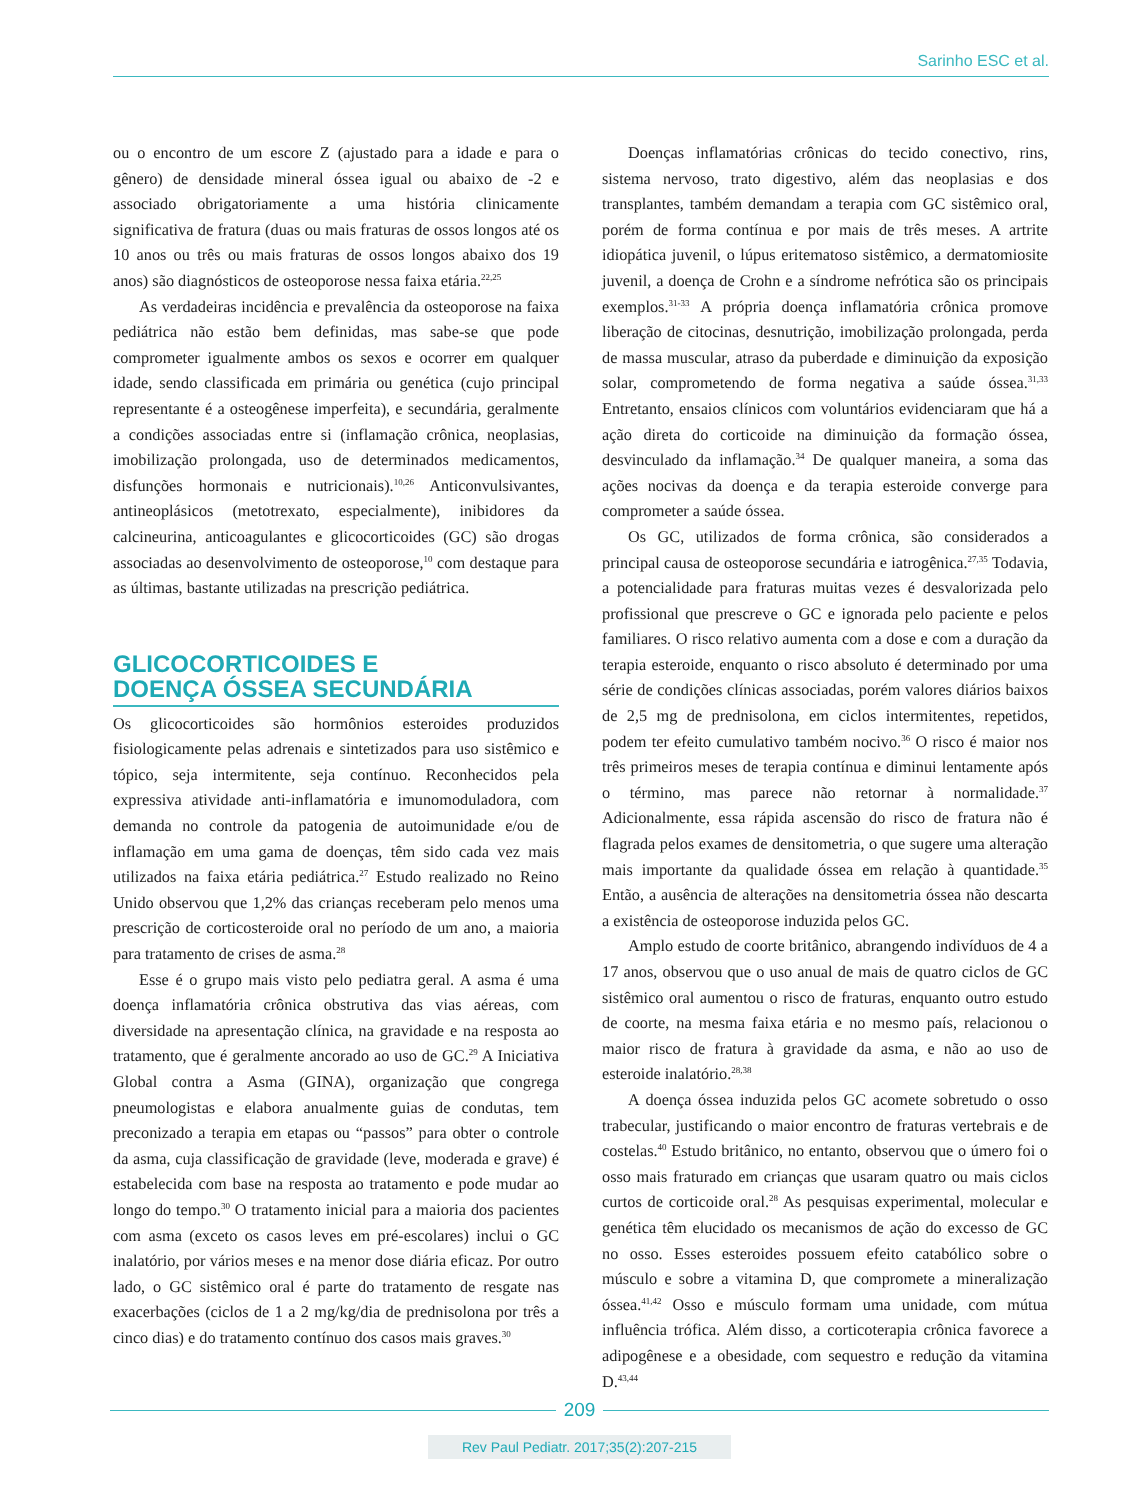Sarinho ESC et al.
ou o encontro de um escore Z (ajustado para a idade e para o gênero) de densidade mineral óssea igual ou abaixo de -2 e associado obrigatoriamente a uma história clinicamente significativa de fratura (duas ou mais fraturas de ossos longos até os 10 anos ou três ou mais fraturas de ossos longos abaixo dos 19 anos) são diagnósticos de osteoporose nessa faixa etária.<sup>22,25</sup>
As verdadeiras incidência e prevalência da osteoporose na faixa pediátrica não estão bem definidas, mas sabe-se que pode comprometer igualmente ambos os sexos e ocorrer em qualquer idade, sendo classificada em primária ou genética (cujo principal representante é a osteogênese imperfeita), e secundária, geralmente a condições associadas entre si (inflamação crônica, neoplasias, imobilização prolongada, uso de determinados medicamentos, disfunções hormonais e nutricionais).<sup>10,26</sup> Anticonvulsivantes, antineoplásicos (metotrexato, especialmente), inibidores da calcineurina, anticoagulantes e glicocorticoides (GC) são drogas associadas ao desenvolvimento de osteoporose,<sup>10</sup> com destaque para as últimas, bastante utilizadas na prescrição pediátrica.
GLICOCORTICOIDES E
DOENÇA ÓSSEA SECUNDÁRIA
Os glicocorticoides são hormônios esteroides produzidos fisiologicamente pelas adrenais e sintetizados para uso sistêmico e tópico, seja intermitente, seja contínuo. Reconhecidos pela expressiva atividade anti-inflamatória e imunomoduladora, com demanda no controle da patogenia de autoimunidade e/ou de inflamação em uma gama de doenças, têm sido cada vez mais utilizados na faixa etária pediátrica.<sup>27</sup> Estudo realizado no Reino Unido observou que 1,2% das crianças receberam pelo menos uma prescrição de corticosteroide oral no período de um ano, a maioria para tratamento de crises de asma.<sup>28</sup>
Esse é o grupo mais visto pelo pediatra geral. A asma é uma doença inflamatória crônica obstrutiva das vias aéreas, com diversidade na apresentação clínica, na gravidade e na resposta ao tratamento, que é geralmente ancorado ao uso de GC.<sup>29</sup> A Iniciativa Global contra a Asma (GINA), organização que congrega pneumologistas e elabora anualmente guias de condutas, tem preconizado a terapia em etapas ou “passos” para obter o controle da asma, cuja classificação de gravidade (leve, moderada e grave) é estabelecida com base na resposta ao tratamento e pode mudar ao longo do tempo.<sup>30</sup> O tratamento inicial para a maioria dos pacientes com asma (exceto os casos leves em pré-escolares) inclui o GC inalatório, por vários meses e na menor dose diária eficaz. Por outro lado, o GC sistêmico oral é parte do tratamento de resgate nas exacerbações (ciclos de 1 a 2 mg/kg/dia de prednisolona por três a cinco dias) e do tratamento contínuo dos casos mais graves.<sup>30</sup>
Doenças inflamatórias crônicas do tecido conectivo, rins, sistema nervoso, trato digestivo, além das neoplasias e dos transplantes, também demandam a terapia com GC sistêmico oral, porém de forma contínua e por mais de três meses. A artrite idiopática juvenil, o lúpus eritematoso sistêmico, a dermatomiosite juvenil, a doença de Crohn e a síndrome nefrótica são os principais exemplos.<sup>31-33</sup> A própria doença inflamatória crônica promove liberação de citocinas, desnutrição, imobilização prolongada, perda de massa muscular, atraso da puberdade e diminuição da exposição solar, comprometendo de forma negativa a saúde óssea.<sup>31,33</sup> Entretanto, ensaios clínicos com voluntários evidenciaram que há a ação direta do corticoide na diminuição da formação óssea, desvinculado da inflamação.<sup>34</sup> De qualquer maneira, a soma das ações nocivas da doença e da terapia esteroide converge para comprometer a saúde óssea.
Os GC, utilizados de forma crônica, são considerados a principal causa de osteoporose secundária e iatrogênica.<sup>27,35</sup> Todavia, a potencialidade para fraturas muitas vezes é desvalorizada pelo profissional que prescreve o GC e ignorada pelo paciente e pelos familiares. O risco relativo aumenta com a dose e com a duração da terapia esteroide, enquanto o risco absoluto é determinado por uma série de condições clínicas associadas, porém valores diários baixos de 2,5 mg de prednisolona, em ciclos intermitentes, repetidos, podem ter efeito cumulativo também nocivo.<sup>36</sup> O risco é maior nos três primeiros meses de terapia contínua e diminui lentamente após o término, mas parece não retornar à normalidade.<sup>37</sup> Adicionalmente, essa rápida ascensão do risco de fratura não é flagrada pelos exames de densitometria, o que sugere uma alteração mais importante da qualidade óssea em relação à quantidade.<sup>35</sup> Então, a ausência de alterações na densitometria óssea não descarta a existência de osteoporose induzida pelos GC.
Amplo estudo de coorte britânico, abrangendo indivíduos de 4 a 17 anos, observou que o uso anual de mais de quatro ciclos de GC sistêmico oral aumentou o risco de fraturas, enquanto outro estudo de coorte, na mesma faixa etária e no mesmo país, relacionou o maior risco de fratura à gravidade da asma, e não ao uso de esteroide inalatório.<sup>28,38</sup>
A doença óssea induzida pelos GC acomete sobretudo o osso trabecular, justificando o maior encontro de fraturas vertebrais e de costelas.<sup>40</sup> Estudo britânico, no entanto, observou que o úmero foi o osso mais fraturado em crianças que usaram quatro ou mais ciclos curtos de corticoide oral.<sup>28</sup> As pesquisas experimental, molecular e genética têm elucidado os mecanismos de ação do excesso de GC no osso. Esses esteroides possuem efeito catabólico sobre o músculo e sobre a vitamina D, que compromete a mineralização óssea.<sup>41,42</sup> Osso e músculo formam uma unidade, com mútua influência trófica. Além disso, a corticoterapia crônica favorece a adipogênese e a obesidade, com sequestro e redução da vitamina D.<sup>43,44</sup>
209
Rev Paul Pediatr. 2017;35(2):207-215